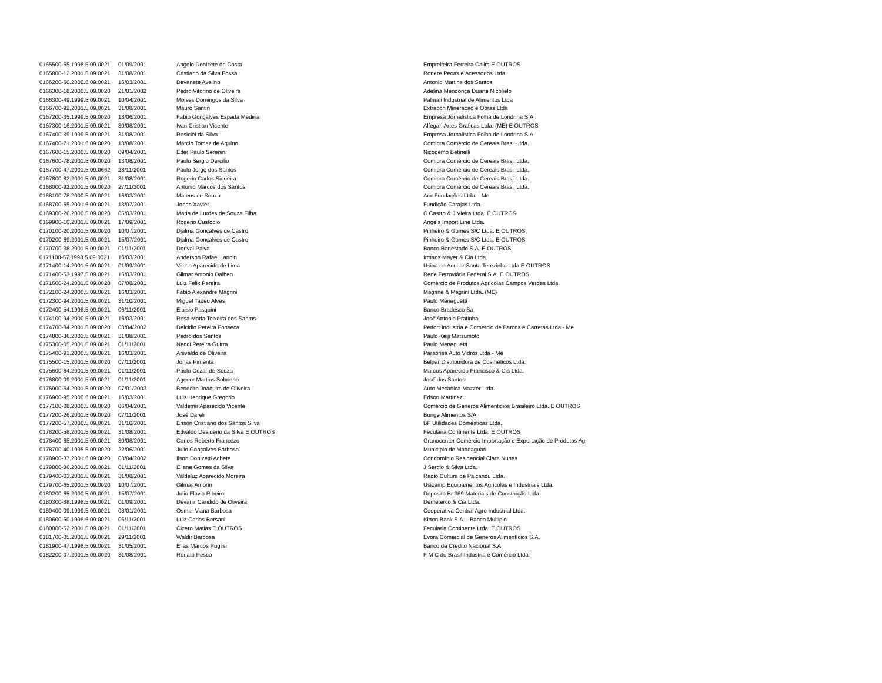| 0165500-55.1998.5.09.0021 | 01/09/2001 | Angelo Donizete da Costa | Empreiteira Ferreira Calim E OUTROS |
| 0165800-12.2001.5.09.0021 | 31/08/2001 | Cristiano da Silva Fossa | Ronere Pecas e Acessorios Ltda. |
| 0166200-60.2000.5.09.0021 | 16/03/2001 | Devanete Avelino | Antonio Martins dos Santos |
| 0166300-18.2000.5.09.0020 | 21/01/2002 | Pedro Vitorino de Oliveira | Adelina Mendonça Duarte Nicolielo |
| 0166300-49.1999.5.09.0021 | 10/04/2001 | Moises Domingos da Silva | Palmali Industrial de Alimentos Ltda |
| 0166700-92.2001.5.09.0021 | 31/08/2001 | Mauro Santin | Extracon Mineracao e Obras Ltda |
| 0167200-35.1999.5.09.0020 | 18/06/2001 | Fabio Gonçalves Espada Medina | Empresa Jornalistica Folha de Londrina S.A. |
| 0167300-16.2001.5.09.0021 | 30/08/2001 | Ivan Cristian Vicente | Alfegari Artes Graficas Ltda. (ME) E OUTROS |
| 0167400-39.1999.5.09.0021 | 31/08/2001 | Rosiclei da Silva | Empresa Jornalistica Folha de Londrina S.A. |
| 0167400-71.2001.5.09.0020 | 13/08/2001 | Marcio Tomaz de Aquino | Comibra Comércio de Cereais Brasil Ltda. |
| 0167600-15.2000.5.09.0020 | 09/04/2001 | Eder Paulo Serenini | Nicodemo Betinelli |
| 0167600-78.2001.5.09.0020 | 13/08/2001 | Paulo Sergio Dercilio | Comibra Comércio de Cereais Brasil Ltda. |
| 0167700-47.2001.5.09.0662 | 28/11/2001 | Paulo Jorge dos Santos | Comibra Comércio de Cereais Brasil Ltda. |
| 0167800-82.2001.5.09.0021 | 31/08/2001 | Rogerio Carlos Siqueira | Comibra Comércio de Cereais Brasil Ltda. |
| 0168000-92.2001.5.09.0020 | 27/11/2001 | Antonio Marcos dos Santos | Comibra Comércio de Cereais Brasil Ltda. |
| 0168100-78.2000.5.09.0021 | 16/03/2001 | Mateus de Souza | Acx Fundações Ltda. - Me |
| 0168700-65.2001.5.09.0021 | 13/07/2001 | Jonas Xavier | Fundição Carajas Ltda. |
| 0169300-26.2000.5.09.0020 | 05/03/2001 | Maria de Lurdes de Souza Filha | C Castro & J Vieira Ltda. E OUTROS |
| 0169900-10.2001.5.09.0021 | 17/09/2001 | Rogerio Custodio | Angels Import Line Ltda. |
| 0170100-20.2001.5.09.0020 | 10/07/2001 | Djalma Gonçalves de Castro | Pinheiro & Gomes S/C Ltda. E OUTROS |
| 0170200-69.2001.5.09.0021 | 15/07/2001 | Djalma Gonçalves de Castro | Pinheiro & Gomes S/C Ltda. E OUTROS |
| 0170700-38.2001.5.09.0021 | 01/11/2001 | Dorival Paiva | Banco Banestado S.A. E OUTROS |
| 0171100-57.1998.5.09.0021 | 16/03/2001 | Anderson Rafael Landin | Irmaos Mayer & Cia Ltda. |
| 0171400-14.2001.5.09.0021 | 01/09/2001 | Vilson Aparecido de Lima | Usina de Acucar Santa Terezinha Ltda E OUTROS |
| 0171400-53.1997.5.09.0021 | 16/03/2001 | Gilmar Antonio Dalben | Rede Ferroviária Federal S.A. E OUTROS |
| 0171600-24.2001.5.09.0020 | 07/08/2001 | Luiz Felix Pereira | Comércio de Produtos Agricolas Campos Verdes Ltda. |
| 0172100-24.2000.5.09.0021 | 16/03/2001 | Fabio Alexandre Magrini | Magrine & Magrini Ltda. (ME) |
| 0172300-94.2001.5.09.0021 | 31/10/2001 | Miguel Tadeu Alves | Paulo Meneguetti |
| 0172400-54.1998.5.09.0021 | 06/11/2001 | Eluisio Pasquini | Banco Bradesco Sa |
| 0174100-94.2000.5.09.0021 | 16/03/2001 | Rosa Maria Teixeira dos Santos | José Antonio Pratinha |
| 0174700-84.2001.5.09.0020 | 03/04/2002 | Delcidio Pereira Fonseca | Petfort Industria e Comercio de Barcos e Carretas Ltda - Me |
| 0174800-36.2001.5.09.0021 | 31/08/2001 | Pedro dos Santos | Paulo Keiji Matsumoto |
| 0175300-05.2001.5.09.0021 | 01/11/2001 | Neoci Pereira Guirra | Paulo Meneguetti |
| 0175400-91.2000.5.09.0021 | 16/03/2001 | Anivaldo de Oliveira | Parabrisa Auto Vidros Ltda - Me |
| 0175500-15.2001.5.09.0020 | 07/11/2001 | Jonas Pimenta | Belpar Distribuidora de Cosmeticos Ltda. |
| 0175600-64.2001.5.09.0021 | 01/11/2001 | Paulo Cezar de Souza | Marcos Aparecido Francisco & Cia Ltda. |
| 0176800-09.2001.5.09.0021 | 01/11/2001 | Agenor Martins Sobrinho | José dos Santos |
| 0176900-64.2001.5.09.0020 | 07/01/2003 | Benedito Joaquim de Oliveira | Auto Mecanica Mazzer Ltda. |
| 0176900-95.2000.5.09.0021 | 16/03/2001 | Luis Henrique Gregorio | Edson Martinez |
| 0177100-08.2000.5.09.0020 | 06/04/2001 | Valdemir Aparecido Vicente | Comércio de Generos Alimenticios Brasileiro Ltda. E OUTROS |
| 0177200-26.2001.5.09.0020 | 07/11/2001 | José Dareli | Bunge Alimentos S/A |
| 0177200-57.2000.5.09.0021 | 31/10/2001 | Erison Cristiano dos Santos Silva | BF Utilidades Domésticas Ltda. |
| 0178200-58.2001.5.09.0021 | 31/08/2001 | Edvaldo Desiderio da Silva E OUTROS | Fecularia Continente Ltda. E OUTROS |
| 0178400-65.2001.5.09.0021 | 30/08/2001 | Carlos Roberto Francozo | Granocenter Comércio Importação e Exportação de Produtos Agr |
| 0178700-40.1995.5.09.0020 | 22/06/2001 | Julio Gonçalves Barbosa | Municipio de Mandaguari |
| 0178900-37.2001.5.09.0020 | 03/04/2002 | Ilson Donizetti Achete | Condomínio Residencial Clara Nunes |
| 0179000-86.2001.5.09.0021 | 01/11/2001 | Eliane Gomes da Silva | J Sergio & Silva Ltda. |
| 0179400-03.2001.5.09.0021 | 31/08/2001 | Valdeluz Aparecido Moreira | Radio Cultura de Paicandu Ltda. |
| 0179700-65.2001.5.09.0020 | 10/07/2001 | Gilmar Amorin | Usicamp Equipamentos Agricolas e Industriais Ltda. |
| 0180200-65.2000.5.09.0021 | 15/07/2001 | Julio Flavio Ribeiro | Deposito Br 369 Materiais de Construção Ltda. |
| 0180300-88.1998.5.09.0021 | 01/09/2001 | Devanir Candido de Oliveira | Demeterco & Cia Ltda. |
| 0180400-09.1999.5.09.0021 | 08/01/2001 | Osmar Viana Barbosa | Cooperativa Central Agro Industrial Ltda. |
| 0180600-50.1998.5.09.0021 | 06/11/2001 | Luiz Carlos Bersani | Kirton Bank S.A. - Banco Multiplo |
| 0180800-52.2001.5.09.0021 | 01/11/2001 | Cicero Matias E OUTROS | Fecularia Continente Ltda. E OUTROS |
| 0181700-35.2001.5.09.0021 | 29/11/2001 | Waldir Barbosa | Evora Comercial de Generos Alimentícios S.A. |
| 0181900-47.1998.5.09.0021 | 31/05/2001 | Elias Marcos Puglisi | Banco de Credito Nacional S.A. |
| 0182200-07.2001.5.09.0020 | 31/08/2001 | Renato Pesco | F M C do Brasil Indústria e Comércio Ltda. |